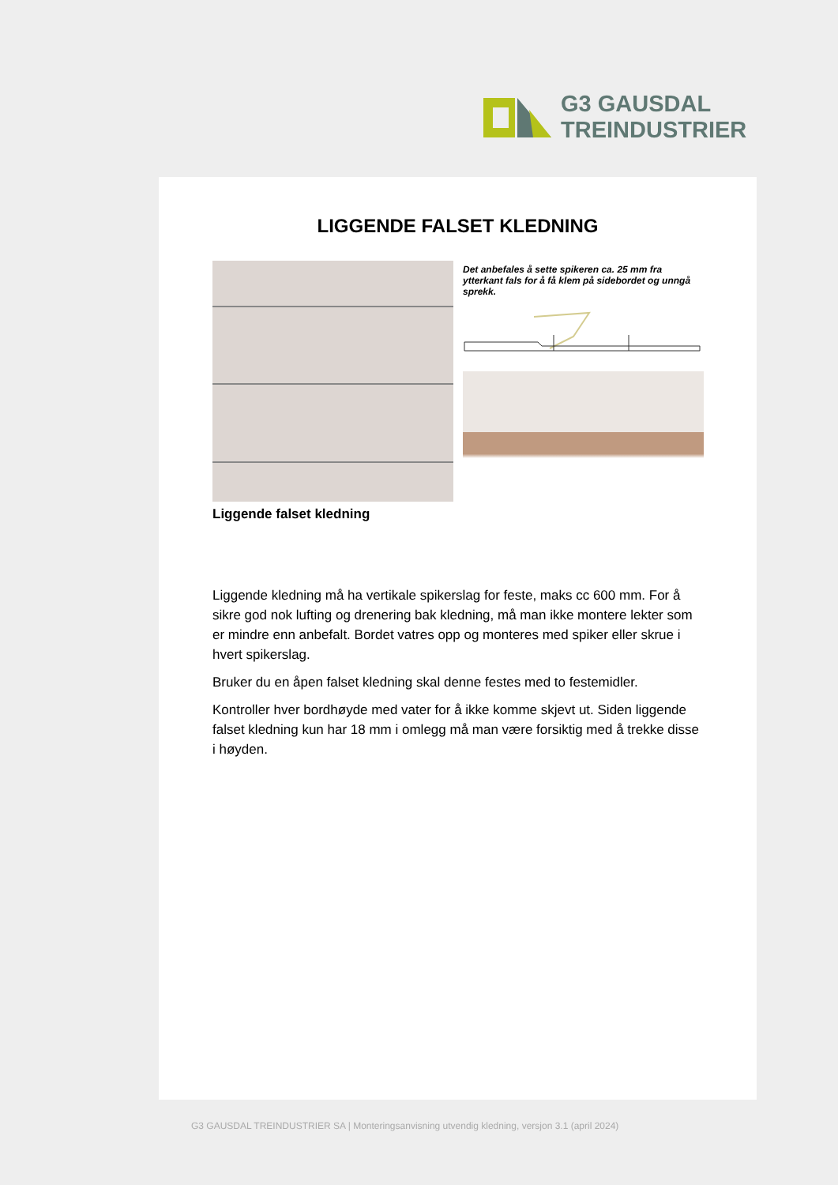G3 GAUSDAL
TREINDUSTRIER
LIGGENDE FALSET KLEDNING
Liggende falset kledning
Det anbefales å sette spikeren ca. 25 mm fra ytterkant fals for å få klem på sidebordet og unngå sprekk.
Liggende kledning må ha vertikale spikerslag for feste, maks cc 600 mm. For å sikre god nok lufting og drenering bak kledning, må man ikke montere lekter som er mindre enn anbefalt. Bordet vatres opp og monteres med spiker eller skrue i hvert spikerslag.
Bruker du en åpen falset kledning skal denne festes med to festemidler.
Kontroller hver bordhøyde med vater for å ikke komme skjevt ut. Siden liggende falset kledning kun har 18 mm i omlegg må man være forsiktig med å trekke disse i høyden.
G3 GAUSDAL TREINDUSTRIER SA | Monteringsanvisning utvendig kledning, versjon 3.1 (april 2024)